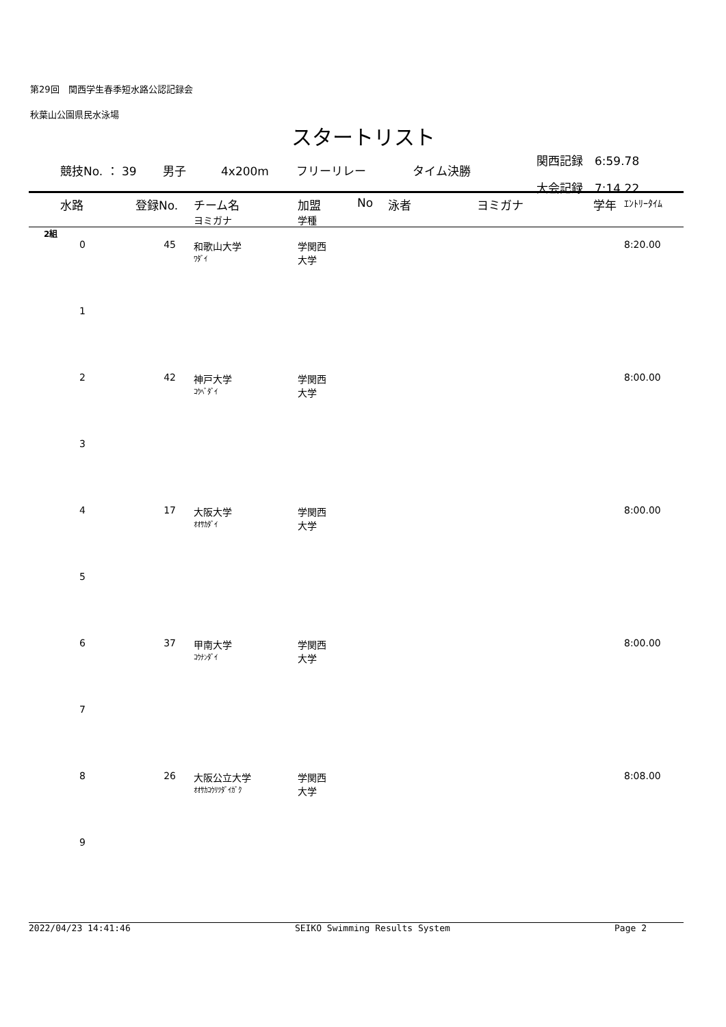第29回　関西学生春季短水路公認記録会
秋葉山公園県民水泳場
スタートリスト
競技No. ： 39 男子 4x200m フリーリレー タイム決勝
関西記録　6:59.78
大会記録　7:14.22
| 水路 | 登録No. | チーム名 ヨミガナ | 加盟 学種 | No | 泳者 | ヨミガナ | 学年 | ｴﾝﾄﾘｰﾀｲﾑ |
| --- | --- | --- | --- | --- | --- | --- | --- | --- |
| 2組 | | | | | | | | |
| 0 | 45 | 和歌山大学 ﾜﾀﾞｲ | 学関西 大学 | | | | | 8:20.00 |
| 1 | | | | | | | | |
| 2 | 42 | 神戸大学 ｺｳﾍﾞﾀﾞｲ | 学関西 大学 | | | | | 8:00.00 |
| 3 | | | | | | | | |
| 4 | 17 | 大阪大学 ｵｵｻｶﾀﾞｲ | 学関西 大学 | | | | | 8:00.00 |
| 5 | | | | | | | | |
| 6 | 37 | 甲南大学 ｺｳﾅﾝﾀﾞｲ | 学関西 大学 | | | | | 8:00.00 |
| 7 | | | | | | | | |
| 8 | 26 | 大阪公立大学 ｵｵｻｶｺｳﾘﾂﾀﾞｲｶﾞｸ | 学関西 大学 | | | | | 8:08.00 |
| 9 | | | | | | | | |
2022/04/23 14:41:46 SEIKO Swimming Results System Page 2